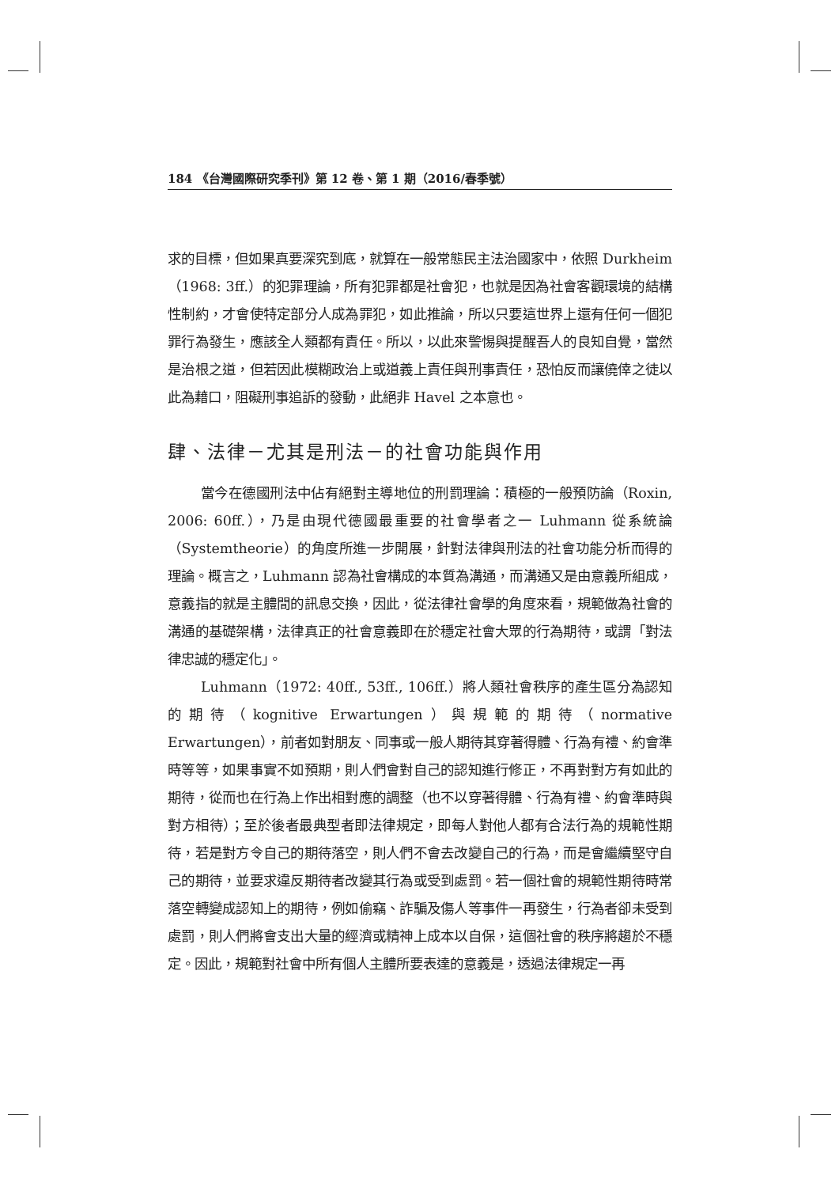184 《台灣國際研究季刊》第 12 卷、第 1 期（2016/春季號）
求的目標，但如果真要深究到底，就算在一般常態民主法治國家中，依照 Durkheim（1968: 3ff.）的犯罪理論，所有犯罪都是社會犯，也就是因為社會客觀環境的結構性制約，才會使特定部分人成為罪犯，如此推論，所以只要這世界上還有任何一個犯罪行為發生，應該全人類都有責任。所以，以此來警惕與提醒吾人的良知自覺，當然是治根之道，但若因此模糊政治上或道義上責任與刑事責任，恐怕反而讓僥倖之徒以此為藉口，阻礙刑事追訴的發動，此絕非 Havel 之本意也。
肆、法律－尤其是刑法－的社會功能與作用
當今在德國刑法中佔有絕對主導地位的刑罰理論：積極的一般預防論（Roxin, 2006: 60ff.），乃是由現代德國最重要的社會學者之一 Luhmann 從系統論（Systemtheorie）的角度所進一步開展，針對法律與刑法的社會功能分析而得的理論。概言之，Luhmann 認為社會構成的本質為溝通，而溝通又是由意義所組成，意義指的就是主體間的訊息交換，因此，從法律社會學的角度來看，規範做為社會的溝通的基礎架構，法律真正的社會意義即在於穩定社會大眾的行為期待，或謂「對法律忠誠的穩定化」。
Luhmann（1972: 40ff., 53ff., 106ff.）將人類社會秩序的產生區分為認知的期待（kognitive Erwartungen）與規範的期待（normative Erwartungen），前者如對朋友、同事或一般人期待其穿著得體、行為有禮、約會準時等等，如果事實不如預期，則人們會對自己的認知進行修正，不再對對方有如此的期待，從而也在行為上作出相對應的調整（也不以穿著得體、行為有禮、約會準時與對方相待）；至於後者最典型者即法律規定，即每人對他人都有合法行為的規範性期待，若是對方令自己的期待落空，則人們不會去改變自己的行為，而是會繼續堅守自己的期待，並要求違反期待者改變其行為或受到處罰。若一個社會的規範性期待時常落空轉變成認知上的期待，例如偷竊、詐騙及傷人等事件一再發生，行為者卻未受到處罰，則人們將會支出大量的經濟或精神上成本以自保，這個社會的秩序將趨於不穩定。因此，規範對社會中所有個人主體所要表達的意義是，透過法律規定一再